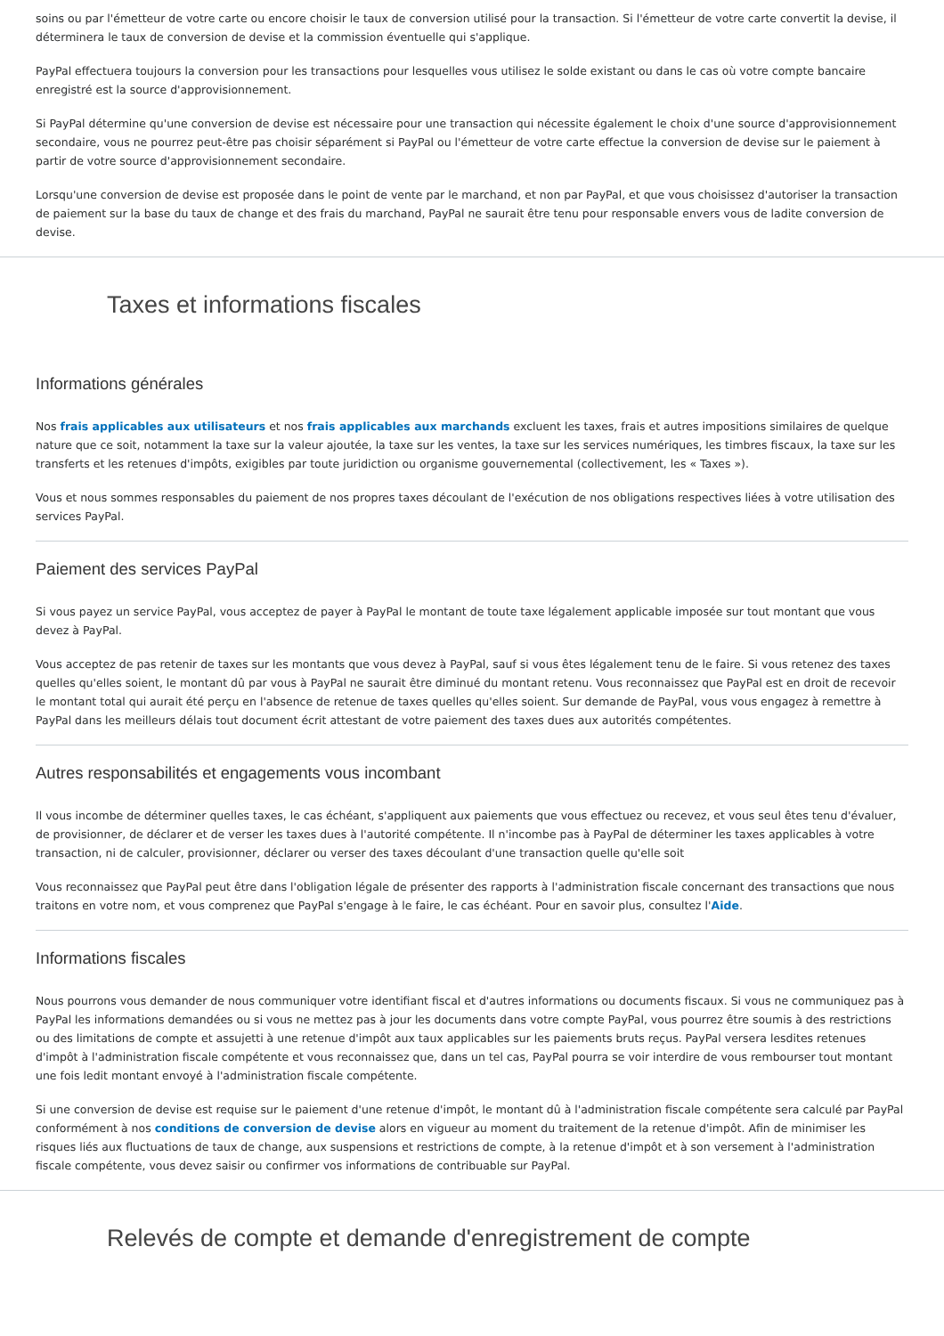soins ou par l'émetteur de votre carte ou encore choisir le taux de conversion utilisé pour la transaction. Si l'émetteur de votre carte convertit la devise, il déterminera le taux de conversion de devise et la commission éventuelle qui s'applique.
PayPal effectuera toujours la conversion pour les transactions pour lesquelles vous utilisez le solde existant ou dans le cas où votre compte bancaire enregistré est la source d'approvisionnement.
Si PayPal détermine qu'une conversion de devise est nécessaire pour une transaction qui nécessite également le choix d'une source d'approvisionnement secondaire, vous ne pourrez peut-être pas choisir séparément si PayPal ou l'émetteur de votre carte effectue la conversion de devise sur le paiement à partir de votre source d'approvisionnement secondaire.
Lorsqu'une conversion de devise est proposée dans le point de vente par le marchand, et non par PayPal, et que vous choisissez d'autoriser la transaction de paiement sur la base du taux de change et des frais du marchand, PayPal ne saurait être tenu pour responsable envers vous de ladite conversion de devise.
Taxes et informations fiscales
Informations générales
Nos frais applicables aux utilisateurs et nos frais applicables aux marchands excluent les taxes, frais et autres impositions similaires de quelque nature que ce soit, notamment la taxe sur la valeur ajoutée, la taxe sur les ventes, la taxe sur les services numériques, les timbres fiscaux, la taxe sur les transferts et les retenues d'impôts, exigibles par toute juridiction ou organisme gouvernemental (collectivement, les « Taxes »).
Vous et nous sommes responsables du paiement de nos propres taxes découlant de l'exécution de nos obligations respectives liées à votre utilisation des services PayPal.
Paiement des services PayPal
Si vous payez un service PayPal, vous acceptez de payer à PayPal le montant de toute taxe légalement applicable imposée sur tout montant que vous devez à PayPal.
Vous acceptez de pas retenir de taxes sur les montants que vous devez à PayPal, sauf si vous êtes légalement tenu de le faire. Si vous retenez des taxes quelles qu'elles soient, le montant dû par vous à PayPal ne saurait être diminué du montant retenu. Vous reconnaissez que PayPal est en droit de recevoir le montant total qui aurait été perçu en l'absence de retenue de taxes quelles qu'elles soient. Sur demande de PayPal, vous vous engagez à remettre à PayPal dans les meilleurs délais tout document écrit attestant de votre paiement des taxes dues aux autorités compétentes.
Autres responsabilités et engagements vous incombant
Il vous incombe de déterminer quelles taxes, le cas échéant, s'appliquent aux paiements que vous effectuez ou recevez, et vous seul êtes tenu d'évaluer, de provisionner, de déclarer et de verser les taxes dues à l'autorité compétente. Il n'incombe pas à PayPal de déterminer les taxes applicables à votre transaction, ni de calculer, provisionner, déclarer ou verser des taxes découlant d'une transaction quelle qu'elle soit
Vous reconnaissez que PayPal peut être dans l'obligation légale de présenter des rapports à l'administration fiscale concernant des transactions que nous traitons en votre nom, et vous comprenez que PayPal s'engage à le faire, le cas échéant. Pour en savoir plus, consultez l'Aide.
Informations fiscales
Nous pourrons vous demander de nous communiquer votre identifiant fiscal et d'autres informations ou documents fiscaux. Si vous ne communiquez pas à PayPal les informations demandées ou si vous ne mettez pas à jour les documents dans votre compte PayPal, vous pourrez être soumis à des restrictions ou des limitations de compte et assujetti à une retenue d'impôt aux taux applicables sur les paiements bruts reçus. PayPal versera lesdites retenues d'impôt à l'administration fiscale compétente et vous reconnaissez que, dans un tel cas, PayPal pourra se voir interdire de vous rembourser tout montant une fois ledit montant envoyé à l'administration fiscale compétente.
Si une conversion de devise est requise sur le paiement d'une retenue d'impôt, le montant dû à l'administration fiscale compétente sera calculé par PayPal conformément à nos conditions de conversion de devise alors en vigueur au moment du traitement de la retenue d'impôt. Afin de minimiser les risques liés aux fluctuations de taux de change, aux suspensions et restrictions de compte, à la retenue d'impôt et à son versement à l'administration fiscale compétente, vous devez saisir ou confirmer vos informations de contribuable sur PayPal.
Relevés de compte et demande d'enregistrement de compte